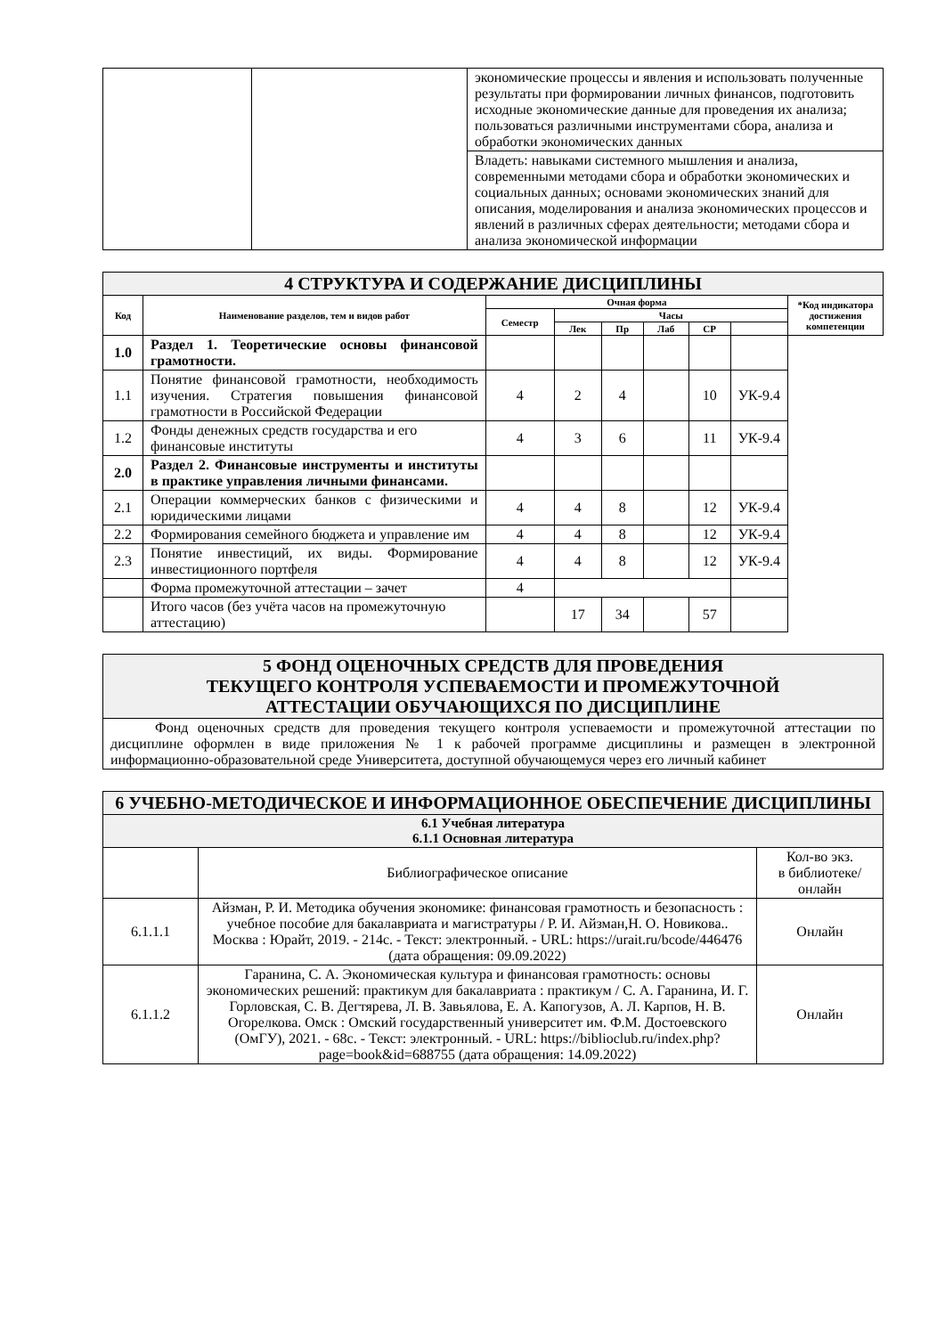| | | экономические процессы и явления и использовать полученные результаты при формировании личных финансов, подготовить исходные экономические данные для проведения их анализа; пользоваться различными инструментами сбора, анализа и обработки экономических данных |
| | | Владеть: навыками системного мышления и анализа, современными методами сбора и обработки экономических и социальных данных; основами экономических знаний для описания, моделирования и анализа экономических процессов и явлений в различных сферах деятельности; методами сбора и анализа экономической информации |
| 4 СТРУКТУРА И СОДЕРЖАНИЕ ДИСЦИПЛИНЫ | | | | | | | | |
| Код | Наименование разделов, тем и видов работ | Очная форма | | | | | | *Код индикатора достижения компетенции |
| | | Семестр | Часы | | | | | |
| | | | Лек | Пр | Лаб | СР | | |
| 1.0 | Раздел 1. Теоретические основы финансовой грамотности. | | | | | | | |
| 1.1 | Понятие финансовой грамотности, необходимость изучения. Стратегия повышения финансовой грамотности в Российской Федерации | 4 | 2 | 4 | | 10 | УК-9.4 | |
| 1.2 | Фонды денежных средств государства и его финансовые институты | 4 | 3 | 6 | | 11 | УК-9.4 | |
| 2.0 | Раздел 2. Финансовые инструменты и институты в практике управления личными финансами. | | | | | | | |
| 2.1 | Операции коммерческих банков с физическими и юридическими лицами | 4 | 4 | 8 | | 12 | УК-9.4 | |
| 2.2 | Формирования семейного бюджета и управление им | 4 | 4 | 8 | | 12 | УК-9.4 | |
| 2.3 | Понятие инвестиций, их виды. Формирование инвестиционного портфеля | 4 | 4 | 8 | | 12 | УК-9.4 | |
| | Форма промежуточной аттестации – зачет | 4 | | | | | | |
| | Итого часов (без учёта часов на промежуточную аттестацию) | | 17 | 34 | | 57 | | |
| 5 ФОНД ОЦЕНОЧНЫХ СРЕДСТВ ДЛЯ ПРОВЕДЕНИЯ ТЕКУЩЕГО КОНТРОЛЯ УСПЕВАЕМОСТИ И ПРОМЕЖУТОЧНОЙ АТТЕСТАЦИИ ОБУЧАЮЩИХСЯ ПО ДИСЦИПЛИНЕ |
| Фонд оценочных средств для проведения текущего контроля успеваемости и промежуточной аттестации по дисциплине оформлен в виде приложения № 1 к рабочей программе дисциплины и размещен в электронной информационно-образовательной среде Университета, доступной обучающемуся через его личный кабинет |
| 6 УЧЕБНО-МЕТОДИЧЕСКОЕ И ИНФОРМАЦИОННОЕ ОБЕСПЕЧЕНИЕ ДИСЦИПЛИНЫ | | |
| 6.1 Учебная литература 6.1.1 Основная литература | | |
| | Библиографическое описание | Кол-во экз. в библиотеке/ онлайн |
| 6.1.1.1 | Айзман, Р. И. Методика обучения экономике: финансовая грамотность и безопасность : учебное пособие для бакалавриата и магистратуры / Р. И. Айзман,Н. О. Новикова.. Москва : Юрайт, 2019. - 214с. - Текст: электронный. - URL: https://urait.ru/bcode/446476 (дата обращения: 09.09.2022) | Онлайн |
| 6.1.1.2 | Гаранина, С. А. Экономическая культура и финансовая грамотность: основы экономических решений: практикум для бакалавриата : практикум / С. А. Гаранина, И. Г. Горловская, С. В. Дегтярева, Л. В. Завьялова, Е. А. Капогузов, А. Л. Карпов, Н. В. Огорелкова. Омск : Омский государственный университет им. Ф.М. Достоевского (ОмГУ), 2021. - 68с. - Текст: электронный. - URL: https://biblioclub.ru/index.php?page=book&id=688755 (дата обращения: 14.09.2022) | Онлайн |